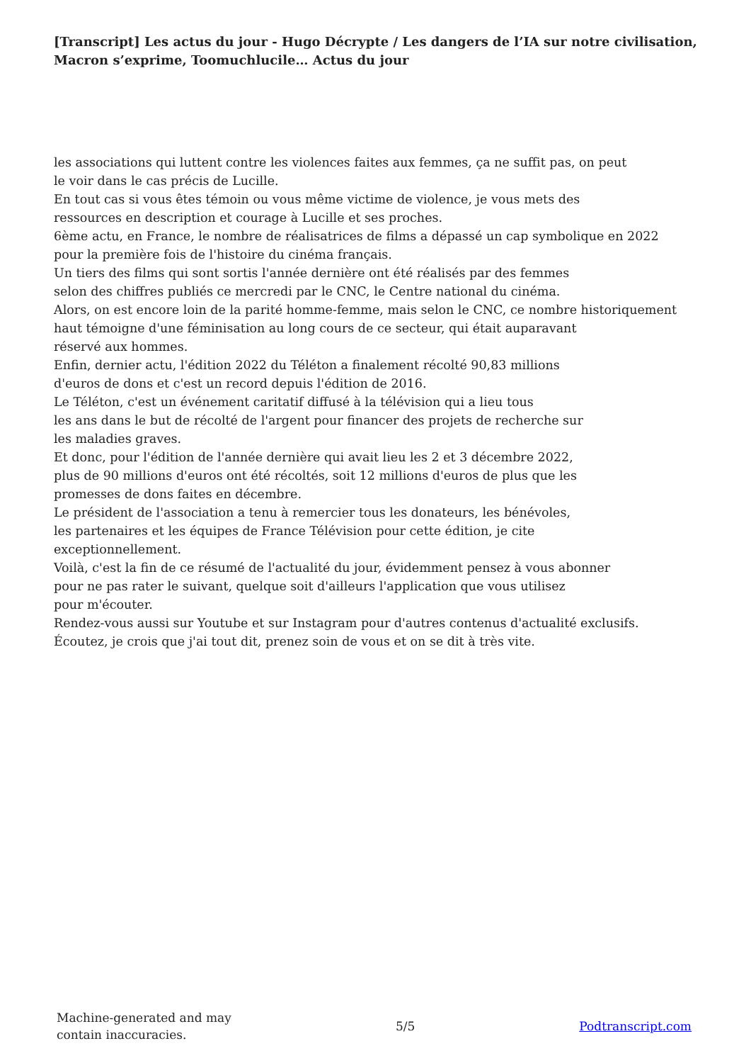[Transcript] Les actus du jour - Hugo Décrypte / Les dangers de l’IA sur notre civilisation, Macron s’exprime, Toomuchlucile… Actus du jour
les associations qui luttent contre les violences faites aux femmes, ça ne suffit pas, on peut
le voir dans le cas précis de Lucille.
En tout cas si vous êtes témoin ou vous même victime de violence, je vous mets des
ressources en description et courage à Lucille et ses proches.
6ème actu, en France, le nombre de réalisatrices de films a dépassé un cap symbolique en 2022
pour la première fois de l'histoire du cinéma français.
Un tiers des films qui sont sortis l'année dernière ont été réalisés par des femmes
selon des chiffres publiés ce mercredi par le CNC, le Centre national du cinéma.
Alors, on est encore loin de la parité homme-femme, mais selon le CNC, ce nombre historiquement
haut témoigne d'une féminisation au long cours de ce secteur, qui était auparavant
réservé aux hommes.
Enfin, dernier actu, l'édition 2022 du Téléton a finalement récolté 90,83 millions
d'euros de dons et c'est un record depuis l'édition de 2016.
Le Téléton, c'est un événement caritatif diffusé à la télévision qui a lieu tous
les ans dans le but de récolté de l'argent pour financer des projets de recherche sur
les maladies graves.
Et donc, pour l'édition de l'année dernière qui avait lieu les 2 et 3 décembre 2022,
plus de 90 millions d'euros ont été récoltés, soit 12 millions d'euros de plus que les
promesses de dons faites en décembre.
Le président de l'association a tenu à remercier tous les donateurs, les bénévoles,
les partenaires et les équipes de France Télévision pour cette édition, je cite
exceptionnellement.
Voilà, c'est la fin de ce résumé de l'actualité du jour, évidemment pensez à vous abonner
pour ne pas rater le suivant, quelque soit d'ailleurs l'application que vous utilisez
pour m'écouter.
Rendez-vous aussi sur Youtube et sur Instagram pour d'autres contenus d'actualité exclusifs.
Écoutez, je crois que j'ai tout dit, prenez soin de vous et on se dit à très vite.
Machine-generated and may
contain inaccuracies.
5/5 Podtranscript.com